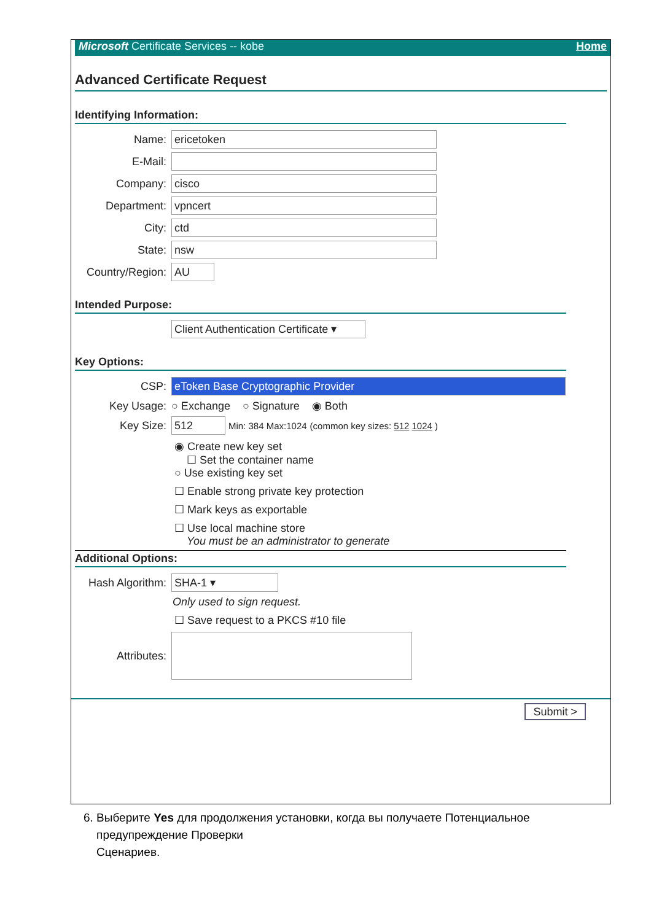Microsoft Certificate Services -- kobe Home
Advanced Certificate Request
Identifying Information:
Name: ericetoken
E-Mail:
Company: cisco
Department: vpncert
City: ctd
State: nsw
Country/Region: AU
Intended Purpose:
Client Authentication Certificate ▾
Key Options:
CSP: eToken Base Cryptographic Provider
Key Usage: ○ Exchange ○ Signature ◉ Both
Key Size: 512 Min: 384 Max:1024 (common key sizes: 512 1024 )
◉ Create new key set
☐ Set the container name
○ Use existing key set
☐ Enable strong private key protection
☐ Mark keys as exportable
☐ Use local machine store
You must be an administrator to generate
Additional Options:
Hash Algorithm: SHA-1 ▾
Only used to sign request.
☐ Save request to a PKCS #10 file
Attributes:
Submit >
6. Выберите Yes для продолжения установки, когда вы получаете Потенциальное
предупреждение Проверки
Сценариев.